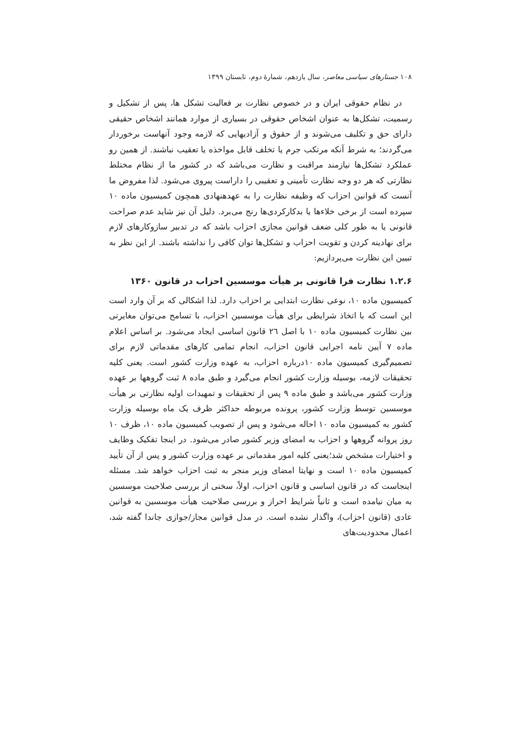۱۰۸ جستارهای سیاسی معاصر، سال یازدهم، شمارهٔ دوم، تابستان ۱۳۹۹
در نظام حقوقی ایران و در خصوص نظارت بر فعالیت تشکل ها، پس از تشکیل و رسمیت، تشکل‌ها به عنوان اشخاص حقوقی در بسیاری از موارد همانند اشخاص حقیقی دارای حق و تکلیف می‌شوند و از حقوق و آزادیهایی که لازمه وجود آنهاست برخوردار می‌گردند؛ به شرط آنکه مرتکب جرم یا تخلف قابل مواخذه یا تعقیب نباشند. از همین رو عملکرد تشکل‌ها نیازمند مراقبت و نظارت می‌باشد که در کشور ما از نظام مختلط نظارتی که هر دو وجه نظارت تأمینی و تعقیبی را داراست پیروی می‌شود. لذا مفروض ما آنست که قوانین احزاب که وظیفه نظارت را به عهدهنهادی همچون کمیسیون ماده ۱۰ سپرده است از برخی خلاءها یا بدکارکردی‌ها رنج می‌برد. دلیل آن نیز شاید عدم صراحت قانونی یا به طور کلی ضعف قوانین مجازی احزاب باشد که در تدبیر سازوکارهای لازم برای نهادینه کردن و تقویت احزاب و تشکل‌ها توان کافی را نداشته باشند. از این نظر به تبیین این نظارت می‌پردازیم:
۱.۲.۶ نظارت فرا قانونی بر هیأت موسسین احزاب در قانون ۱۳۶۰
کمیسیون ماده ۱۰، نوعی نظارت ابتدایی بر احزاب دارد. لذا اشکالی که بر آن وارد است این است که با اتخاذ شرایطی برای هیأت موسسین احزاب، با تسامح می‌توان مغایرتی بین نظارت کمیسیون ماده ۱۰ با اصل ۲٦ قانون اساسی ایجاد می‌شود. بر اساس اعلام ماده ۷ آیین نامه اجرایی قانون احزاب، انجام تمامی کارهای مقدماتی لازم برای تصمیم‌گیری کمیسیون ماده ۱۰درباره احزاب، به عهده وزارت کشور است. یعنی کلیه تحقیقات لازمه، بوسیله وزارت کشور انجام می‌گیرد و طبق ماده ۸ ثبت گروهها بر عهده وزارت کشور می‌باشد و طبق ماده ۹ پس از تحقیقات و تمهیدات اولیه نظارتی بر هیأت موسسین توسط وزارت کشور، پرونده مربوطه حداکثر ظرف یک ماه بوسیله وزارت کشور به کمیسیون ماده ۱۰ احاله می‌شود و پس از تصویب کمیسیون ماده ۱۰، ظرف ۱۰ روز پروانه گروهها و احزاب به امضای وزیر کشور صادر می‌شود. در اینجا تفکیک وظایف و اختیارات مشخص شد؛یعنی کلیه امور مقدماتی بر عهده وزارت کشور و پس از آن تأیید کمیسیون ماده ۱۰ است و نهایتا امضای وزیر منجر به ثبت احزاب خواهد شد. مسئله اینجاست که در قانون اساسی و قانون احزاب، اولاً، سخنی از بررسی صلاحیت موسسین به میان نیامده است و ثانیاً شرایط احراز و بررسی صلاحیت هیأت موسسین به قوانین عادی (قانون احزاب)، واگذار نشده است. در مدل قوانین مجاز/جوازی جاندا گفته شد، اعمال محدودیت‌های